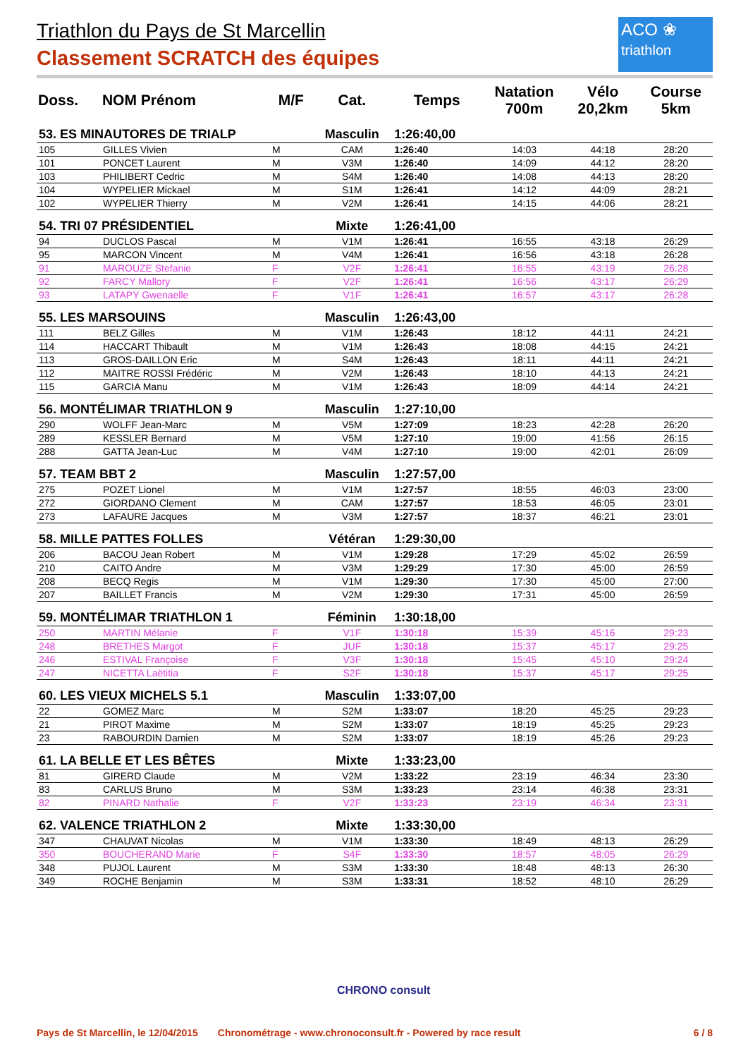Triathlon du Pays de St Marcellin
Classement SCRATCH des équipes
ACO ❀
triathlon
| Doss. | NOM Prénom | M/F | Cat. | Temps | Natation 700m | Vélo 20,2km | Course 5km |
| --- | --- | --- | --- | --- | --- | --- | --- |
| 53. ES MINAUTORES DE TRIALP | | | Masculin | 1:26:40,00 | | | |
| 105 | GILLES Vivien | M | CAM | 1:26:40 | 14:03 | 44:18 | 28:20 |
| 101 | PONCET Laurent | M | V3M | 1:26:40 | 14:09 | 44:12 | 28:20 |
| 103 | PHILIBERT Cedric | M | S4M | 1:26:40 | 14:08 | 44:13 | 28:20 |
| 104 | WYPELIER Mickael | M | S1M | 1:26:41 | 14:12 | 44:09 | 28:21 |
| 102 | WYPELIER Thierry | M | V2M | 1:26:41 | 14:15 | 44:06 | 28:21 |
| 54. TRI 07 PRÉSIDENTIEL | | | Mixte | 1:26:41,00 | | | |
| 94 | DUCLOS Pascal | M | V1M | 1:26:41 | 16:55 | 43:18 | 26:29 |
| 95 | MARCON Vincent | M | V4M | 1:26:41 | 16:56 | 43:18 | 26:28 |
| 91 | MAROUZE Stefanie | F | V2F | 1:26:41 | 16:55 | 43:19 | 26:28 |
| 92 | FARCY Mallory | F | V2F | 1:26:41 | 16:56 | 43:17 | 26:29 |
| 93 | LATAPY Gwenaelle | F | V1F | 1:26:41 | 16:57 | 43:17 | 26:28 |
| 55. LES MARSOUINS | | | Masculin | 1:26:43,00 | | | |
| 111 | BELZ Gilles | M | V1M | 1:26:43 | 18:12 | 44:11 | 24:21 |
| 114 | HACCART Thibault | M | V1M | 1:26:43 | 18:08 | 44:15 | 24:21 |
| 113 | GROS-DAILLON Eric | M | S4M | 1:26:43 | 18:11 | 44:11 | 24:21 |
| 112 | MAITRE ROSSI Frédéric | M | V2M | 1:26:43 | 18:10 | 44:13 | 24:21 |
| 115 | GARCIA Manu | M | V1M | 1:26:43 | 18:09 | 44:14 | 24:21 |
| 56. MONTÉLIMAR TRIATHLON 9 | | | Masculin | 1:27:10,00 | | | |
| 290 | WOLFF Jean-Marc | M | V5M | 1:27:09 | 18:23 | 42:28 | 26:20 |
| 289 | KESSLER Bernard | M | V5M | 1:27:10 | 19:00 | 41:56 | 26:15 |
| 288 | GATTA Jean-Luc | M | V4M | 1:27:10 | 19:00 | 42:01 | 26:09 |
| 57. TEAM BBT 2 | | | Masculin | 1:27:57,00 | | | |
| 275 | POZET Lionel | M | V1M | 1:27:57 | 18:55 | 46:03 | 23:00 |
| 272 | GIORDANO Clement | M | CAM | 1:27:57 | 18:53 | 46:05 | 23:01 |
| 273 | LAFAURE Jacques | M | V3M | 1:27:57 | 18:37 | 46:21 | 23:01 |
| 58. MILLE PATTES FOLLES | | | Vétéran | 1:29:30,00 | | | |
| 206 | BACOU Jean Robert | M | V1M | 1:29:28 | 17:29 | 45:02 | 26:59 |
| 210 | CAITO Andre | M | V3M | 1:29:29 | 17:30 | 45:00 | 26:59 |
| 208 | BECQ Regis | M | V1M | 1:29:30 | 17:30 | 45:00 | 27:00 |
| 207 | BAILLET Francis | M | V2M | 1:29:30 | 17:31 | 45:00 | 26:59 |
| 59. MONTÉLIMAR TRIATHLON 1 | | | Féminin | 1:30:18,00 | | | |
| 250 | MARTIN Mélanie | F | V1F | 1:30:18 | 15:39 | 45:16 | 29:23 |
| 248 | BRETHES Margot | F | JUF | 1:30:18 | 15:37 | 45:17 | 29:25 |
| 246 | ESTIVAL Françoise | F | V3F | 1:30:18 | 15:45 | 45:10 | 29:24 |
| 247 | NICETTA Laëtitia | F | S2F | 1:30:18 | 15:37 | 45:17 | 29:25 |
| 60. LES VIEUX MICHELS 5.1 | | | Masculin | 1:33:07,00 | | | |
| 22 | GOMEZ Marc | M | S2M | 1:33:07 | 18:20 | 45:25 | 29:23 |
| 21 | PIROT Maxime | M | S2M | 1:33:07 | 18:19 | 45:25 | 29:23 |
| 23 | RABOURDIN Damien | M | S2M | 1:33:07 | 18:19 | 45:26 | 29:23 |
| 61. LA BELLE ET LES BÊTES | | | Mixte | 1:33:23,00 | | | |
| 81 | GIRERD Claude | M | V2M | 1:33:22 | 23:19 | 46:34 | 23:30 |
| 83 | CARLUS Bruno | M | S3M | 1:33:23 | 23:14 | 46:38 | 23:31 |
| 82 | PINARD Nathalie | F | V2F | 1:33:23 | 23:19 | 46:34 | 23:31 |
| 62. VALENCE TRIATHLON 2 | | | Mixte | 1:33:30,00 | | | |
| 347 | CHAUVAT Nicolas | M | V1M | 1:33:30 | 18:49 | 48:13 | 26:29 |
| 350 | BOUCHERAND Marie | F | S4F | 1:33:30 | 18:57 | 48:05 | 26:29 |
| 348 | PUJOL Laurent | M | S3M | 1:33:30 | 18:48 | 48:13 | 26:30 |
| 349 | ROCHE Benjamin | M | S3M | 1:33:31 | 18:52 | 48:10 | 26:29 |
CHRONO consult
Pays de St Marcellin, le 12/04/2015 Chronométrage - www.chronoconsult.fr - Powered by race result 6 / 8